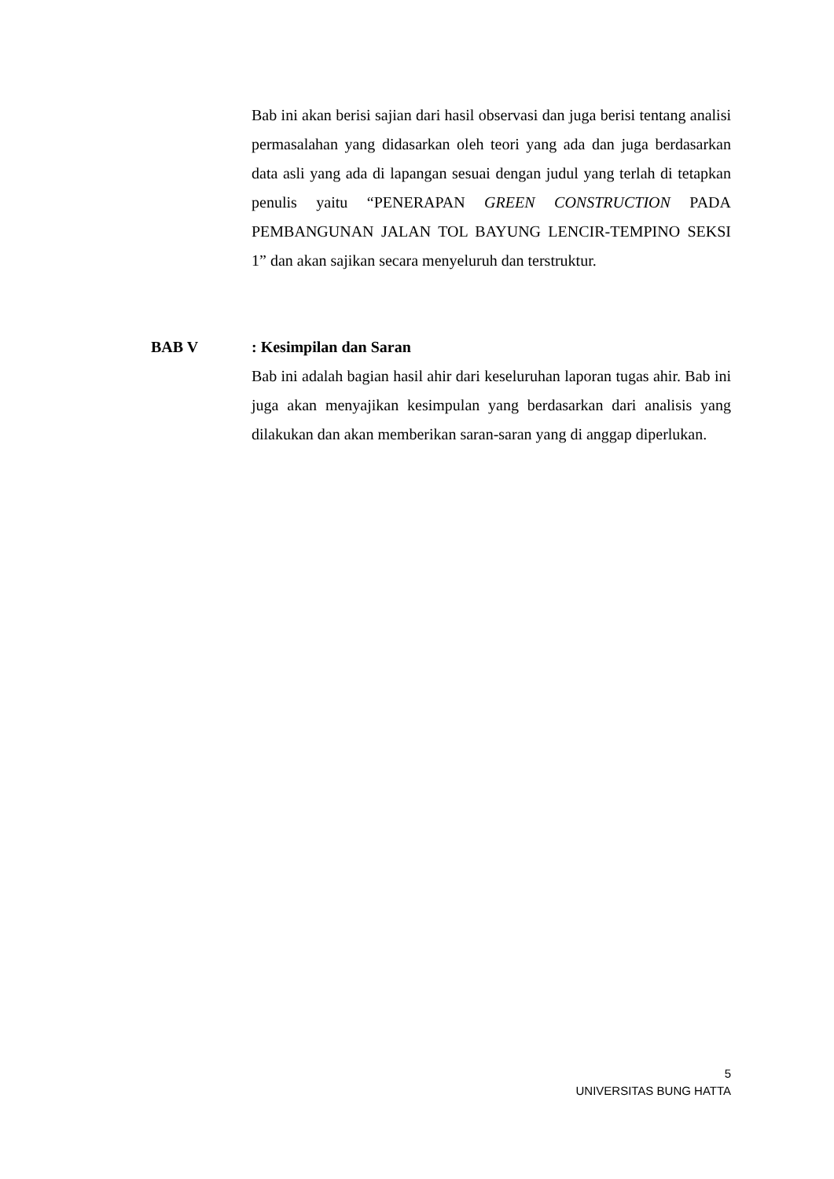Bab ini akan berisi sajian dari hasil observasi dan juga berisi tentang analisi permasalahan yang didasarkan oleh teori yang ada dan juga berdasarkan data asli yang ada di lapangan sesuai dengan judul yang terlah di tetapkan penulis yaitu “PENERAPAN GREEN CONSTRUCTION PADA PEMBANGUNAN JALAN TOL BAYUNG LENCIR-TEMPINO SEKSI 1” dan akan sajikan secara menyeluruh dan terstruktur.
BAB V : Kesimpilan dan Saran
Bab ini adalah bagian hasil ahir dari keseluruhan laporan tugas ahir. Bab ini juga akan menyajikan kesimpulan yang berdasarkan dari analisis yang dilakukan dan akan memberikan saran-saran yang di anggap diperlukan.
5
UNIVERSITAS BUNG HATTA